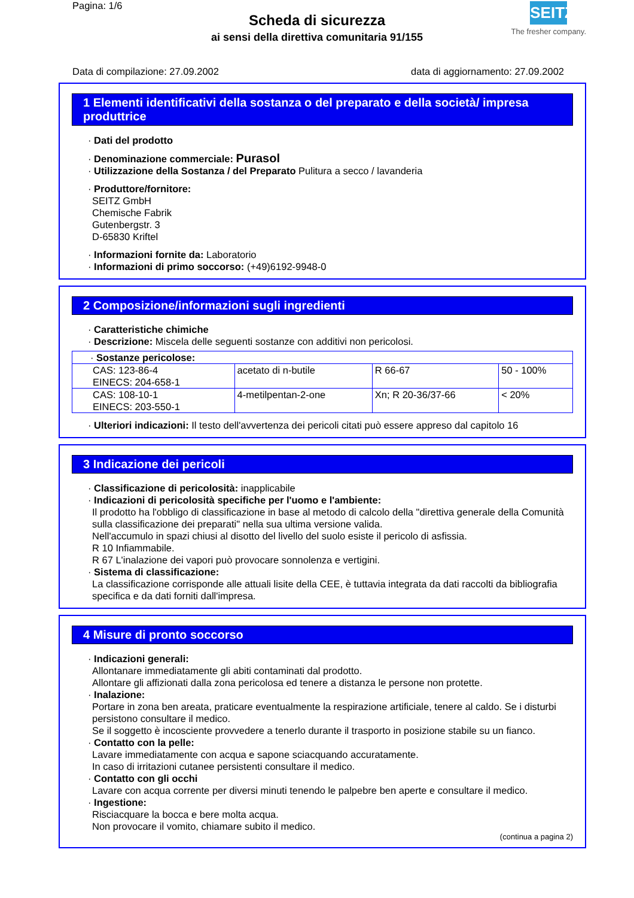Pagina: 1/6
Scheda di sicurezza
ai sensi della direttiva comunitaria 91/155
SEITZ
The fresher company.
Data di compilazione: 27.09.2002 data di aggiornamento: 27.09.2002
1 Elementi identificativi della sostanza o del preparato e della società/ impresa produttrice
· Dati del prodotto
· Denominazione commerciale: Purasol
· Utilizzazione della Sostanza / del Preparato Pulitura a secco / lavanderia
· Produttore/fornitore:
SEITZ GmbH
Chemische Fabrik
Gutenbergstr. 3
D-65830 Kriftel
· Informazioni fornite da: Laboratorio
· Informazioni di primo soccorso: (+49)6192-9948-0
2 Composizione/informazioni sugli ingredienti
· Caratteristiche chimiche
· Descrizione: Miscela delle seguenti sostanze con additivi non pericolosi.
| · Sostanze pericolose: | | | |
| CAS: 123-86-4 EINECS: 204-658-1 | acetato di n-butile | R 66-67 | 50 - 100% |
| CAS: 108-10-1 EINECS: 203-550-1 | 4-metilpentan-2-one | Xn; R 20-36/37-66 | < 20% |
· Ulteriori indicazioni: Il testo dell'avvertenza dei pericoli citati può essere appreso dal capitolo 16
3 Indicazione dei pericoli
· Classificazione di pericolosità: inapplicabile
· Indicazioni di pericolosità specifiche per l'uomo e l'ambiente:
Il prodotto ha l'obbligo di classificazione in base al metodo di calcolo della "direttiva generale della Comunità sulla classificazione dei preparati" nella sua ultima versione valida.
Nell'accumulo in spazi chiusi al disotto del livello del suolo esiste il pericolo di asfissia.
R 10 Infiammabile.
R 67 L'inalazione dei vapori può provocare sonnolenza e vertigini.
· Sistema di classificazione:
La classificazione corrisponde alle attuali lisite della CEE, è tuttavia integrata da dati raccolti da bibliografia specifica e da dati forniti dall'impresa.
4 Misure di pronto soccorso
· Indicazioni generali:
Allontanare immediatamente gli abiti contaminati dal prodotto.
Allontare gli affizionati dalla zona pericolosa ed tenere a distanza le persone non protette.
· Inalazione:
Portare in zona ben areata, praticare eventualmente la respirazione artificiale, tenere al caldo. Se i disturbi persistono consultare il medico.
Se il soggetto è incosciente provvedere a tenerlo durante il trasporto in posizione stabile su un fianco.
· Contatto con la pelle:
Lavare immediatamente con acqua e sapone sciacquando accuratamente.
In caso di irritazioni cutanee persistenti consultare il medico.
· Contatto con gli occhi
Lavare con acqua corrente per diversi minuti tenendo le palpebre ben aperte e consultare il medico.
· Ingestione:
Risciacquare la bocca e bere molta acqua.
Non provocare il vomito, chiamare subito il medico.
(continua a pagina 2)